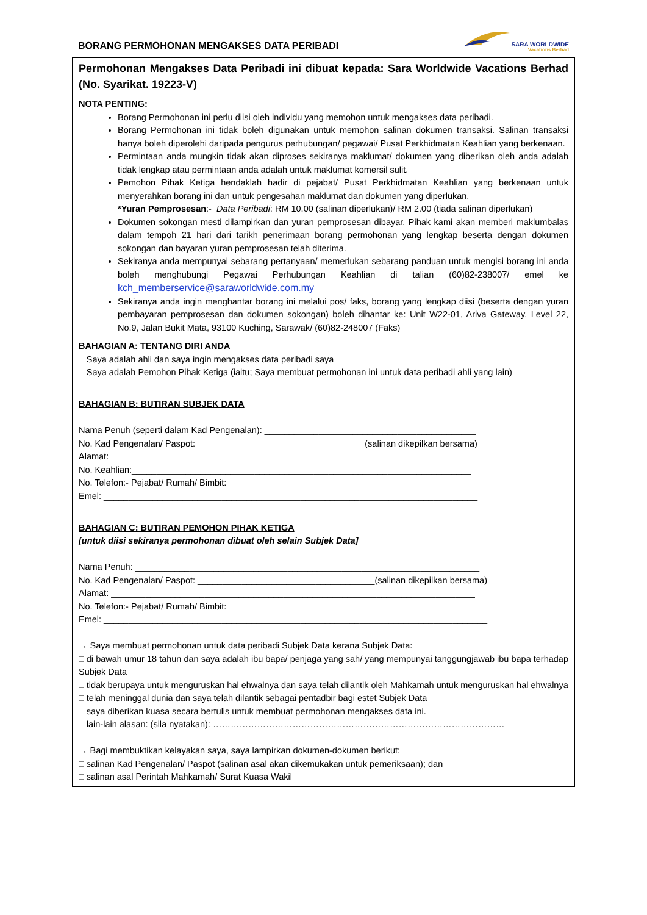BORANG PERMOHONAN MENGAKSES DATA PERIBADI
SARA WORLDWIDE
Vacations Berhad
Permohonan Mengakses Data Peribadi ini dibuat kepada: Sara Worldwide Vacations Berhad (No. Syarikat. 19223-V)
NOTA PENTING:
Borang Permohonan ini perlu diisi oleh individu yang memohon untuk mengakses data peribadi.
Borang Permohonan ini tidak boleh digunakan untuk memohon salinan dokumen transaksi. Salinan transaksi hanya boleh diperolehi daripada pengurus perhubungan/ pegawai/ Pusat Perkhidmatan Keahlian yang berkenaan.
Permintaan anda mungkin tidak akan diproses sekiranya maklumat/ dokumen yang diberikan oleh anda adalah tidak lengkap atau permintaan anda adalah untuk maklumat komersil sulit.
Pemohon Pihak Ketiga hendaklah hadir di pejabat/ Pusat Perkhidmatan Keahlian yang berkenaan untuk menyerahkan borang ini dan untuk pengesahan maklumat dan dokumen yang diperlukan.
*Yuran Pemprosesan:- Data Peribadi: RM 10.00 (salinan diperlukan)/ RM 2.00 (tiada salinan diperlukan)
Dokumen sokongan mesti dilampirkan dan yuran pemprosesan dibayar. Pihak kami akan memberi maklumbalas dalam tempoh 21 hari dari tarikh penerimaan borang permohonan yang lengkap beserta dengan dokumen sokongan dan bayaran yuran pemprosesan telah diterima.
Sekiranya anda mempunyai sebarang pertanyaan/ memerlukan sebarang panduan untuk mengisi borang ini anda boleh menghubungi Pegawai Perhubungan Keahlian di talian (60)82-238007/ emel ke kch_memberservice@saraworldwide.com.my
Sekiranya anda ingin menghantar borang ini melalui pos/ faks, borang yang lengkap diisi (beserta dengan yuran pembayaran pemprosesan dan dokumen sokongan) boleh dihantar ke: Unit W22-01, Ariva Gateway, Level 22, No.9, Jalan Bukit Mata, 93100 Kuching, Sarawak/ (60)82-248007 (Faks)
BAHAGIAN A: TENTANG DIRI ANDA
□ Saya adalah ahli dan saya ingin mengakses data peribadi saya
□ Saya adalah Pemohon Pihak Ketiga (iaitu; Saya membuat permohonan ini untuk data peribadi ahli yang lain)
BAHAGIAN B: BUTIRAN SUBJEK DATA
Nama Penuh (seperti dalam Kad Pengenalan): ___________________________________________
No. Kad Pengenalan/ Paspot: __________________________________(salinan dikepilkan bersama)
Alamat: __________________________________________________________________________
No. Keahlian:_____________________________________________________________________
No. Telefon:- Pejabat/ Rumah/ Bimbit: _________________________________________________
Emel: ____________________________________________________________________________
BAHAGIAN C: BUTIRAN PEMOHON PIHAK KETIGA
[untuk diisi sekiranya permohonan dibuat oleh selain Subjek Data]
Nama Penuh: ______________________________________________________________________
No. Kad Pengenalan/ Paspot: ____________________________________(salinan dikepilkan bersama)
Alamat: __________________________________________________________________________
No. Telefon:- Pejabat/ Rumah/ Bimbit: ____________________________________________________
Emel: ______________________________________________________________________________
→ Saya membuat permohonan untuk data peribadi Subjek Data kerana Subjek Data:
□ di bawah umur 18 tahun dan saya adalah ibu bapa/ penjaga yang sah/ yang mempunyai tanggungjawab ibu bapa terhadap Subjek Data
□ tidak berupaya untuk menguruskan hal ehwalnya dan saya telah dilantik oleh Mahkamah untuk menguruskan hal ehwalnya
□ telah meninggal dunia dan saya telah dilantik sebagai pentadbir bagi estet Subjek Data
□ saya diberikan kuasa secara bertulis untuk membuat permohonan mengakses data ini.
□ lain-lain alasan: (sila nyatakan): ………………………………………………………………………………………
→ Bagi membuktikan kelayakan saya, saya lampirkan dokumen-dokumen berikut:
□ salinan Kad Pengenalan/ Paspot (salinan asal akan dikemukakan untuk pemeriksaan); dan
□ salinan asal Perintah Mahkamah/ Surat Kuasa Wakil